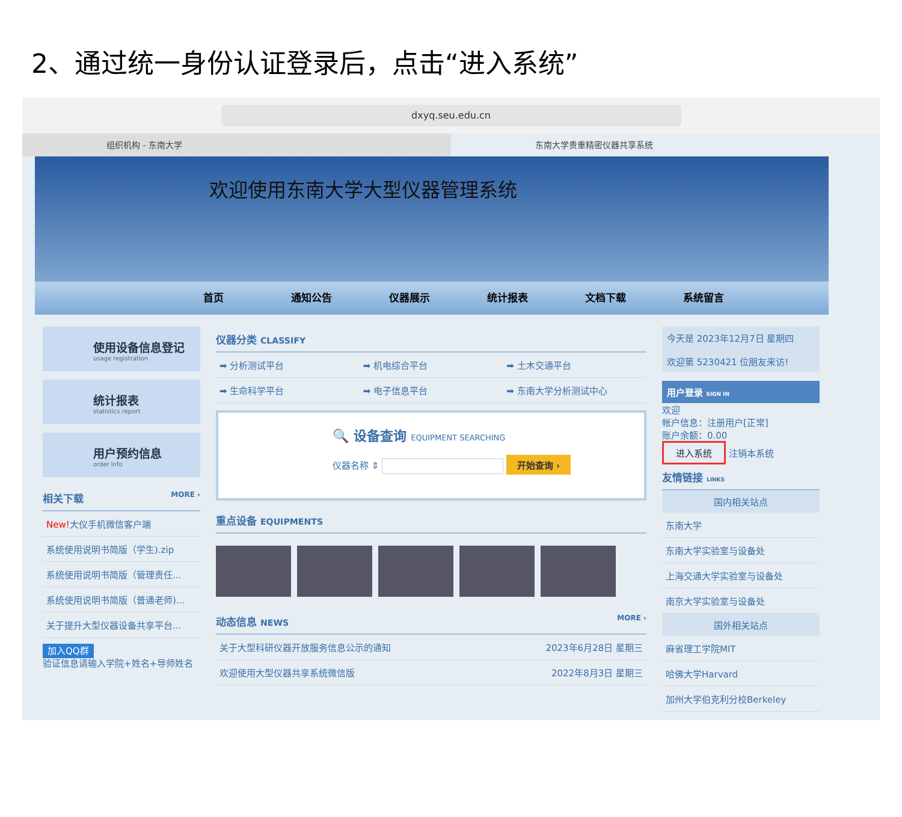2、通过统一身份认证登录后，点击“进入系统”
dxyq.seu.edu.cn
组织机构 - 东南大学 东南大学贵重精密仪器共享系统
欢迎使用东南大学大型仪器管理系统
首页 通知公告 仪器展示 统计报表 文档下载 系统留言
使用设备信息登记
usage registration
统计报表
statistics report
用户预约信息
order info
相关下载 MORE ›
New!大仪手机微信客户端
系统使用说明书简版（学生).zip
系统使用说明书简版（管理责任...
系统使用说明书简版（普通老师)...
关于提升大型仪器设备共享平台...
加入QQ群
验证信息请输入学院+姓名+导师姓名
仪器分类 CLASSIFY
➡ 分析测试平台
➡ 机电综合平台
➡ 土木交通平台
➡ 生命科学平台
➡ 电子信息平台
➡ 东南大学分析测试中心
🔍 设备查询 EQUIPMENT SEARCHING
仪器名称 ⇕ 开始查询 ›
重点设备 EQUIPMENTS
动态信息 NEWS MORE ›
关于大型科研仪器开放服务信息公示的通知 2023年6月28日 星期三
欢迎使用大型仪器共享系统微信版 2022年8月3日 星期三
今天是 2023年12月7日 星期四
欢迎第 5230421 位朋友来访!
用户登录 SIGN IN
欢迎
帐户信息：注册用户[正常]
账户余额：0.00
进入系统 注销本系统
友情链接 LINKS
国内相关站点
东南大学
东南大学实验室与设备处
上海交通大学实验室与设备处
南京大学实验室与设备处
国外相关站点
麻省理工学院MIT
哈佛大学Harvard
加州大学伯克利分校Berkeley